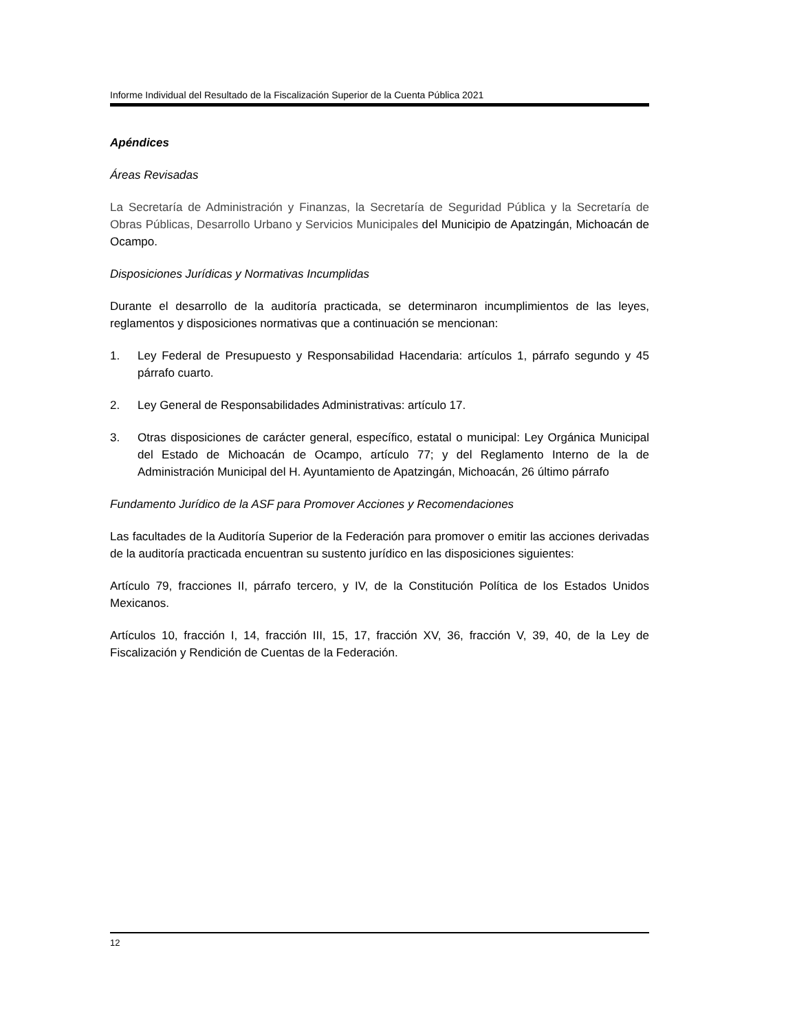Informe Individual del Resultado de la Fiscalización Superior de la Cuenta Pública 2021
Apéndices
Áreas Revisadas
La Secretaría de Administración y Finanzas, la Secretaría de Seguridad Pública y la Secretaría de Obras Públicas, Desarrollo Urbano y Servicios Municipales del Municipio de Apatzingán, Michoacán de Ocampo.
Disposiciones Jurídicas y Normativas Incumplidas
Durante el desarrollo de la auditoría practicada, se determinaron incumplimientos de las leyes, reglamentos y disposiciones normativas que a continuación se mencionan:
1. Ley Federal de Presupuesto y Responsabilidad Hacendaria: artículos 1, párrafo segundo y 45 párrafo cuarto.
2. Ley General de Responsabilidades Administrativas: artículo 17.
3. Otras disposiciones de carácter general, específico, estatal o municipal: Ley Orgánica Municipal del Estado de Michoacán de Ocampo, artículo 77; y del Reglamento Interno de la de Administración Municipal del H. Ayuntamiento de Apatzingán, Michoacán, 26 último párrafo
Fundamento Jurídico de la ASF para Promover Acciones y Recomendaciones
Las facultades de la Auditoría Superior de la Federación para promover o emitir las acciones derivadas de la auditoría practicada encuentran su sustento jurídico en las disposiciones siguientes:
Artículo 79, fracciones II, párrafo tercero, y IV, de la Constitución Política de los Estados Unidos Mexicanos.
Artículos 10, fracción I, 14, fracción III, 15, 17, fracción XV, 36, fracción V, 39, 40, de la Ley de Fiscalización y Rendición de Cuentas de la Federación.
12